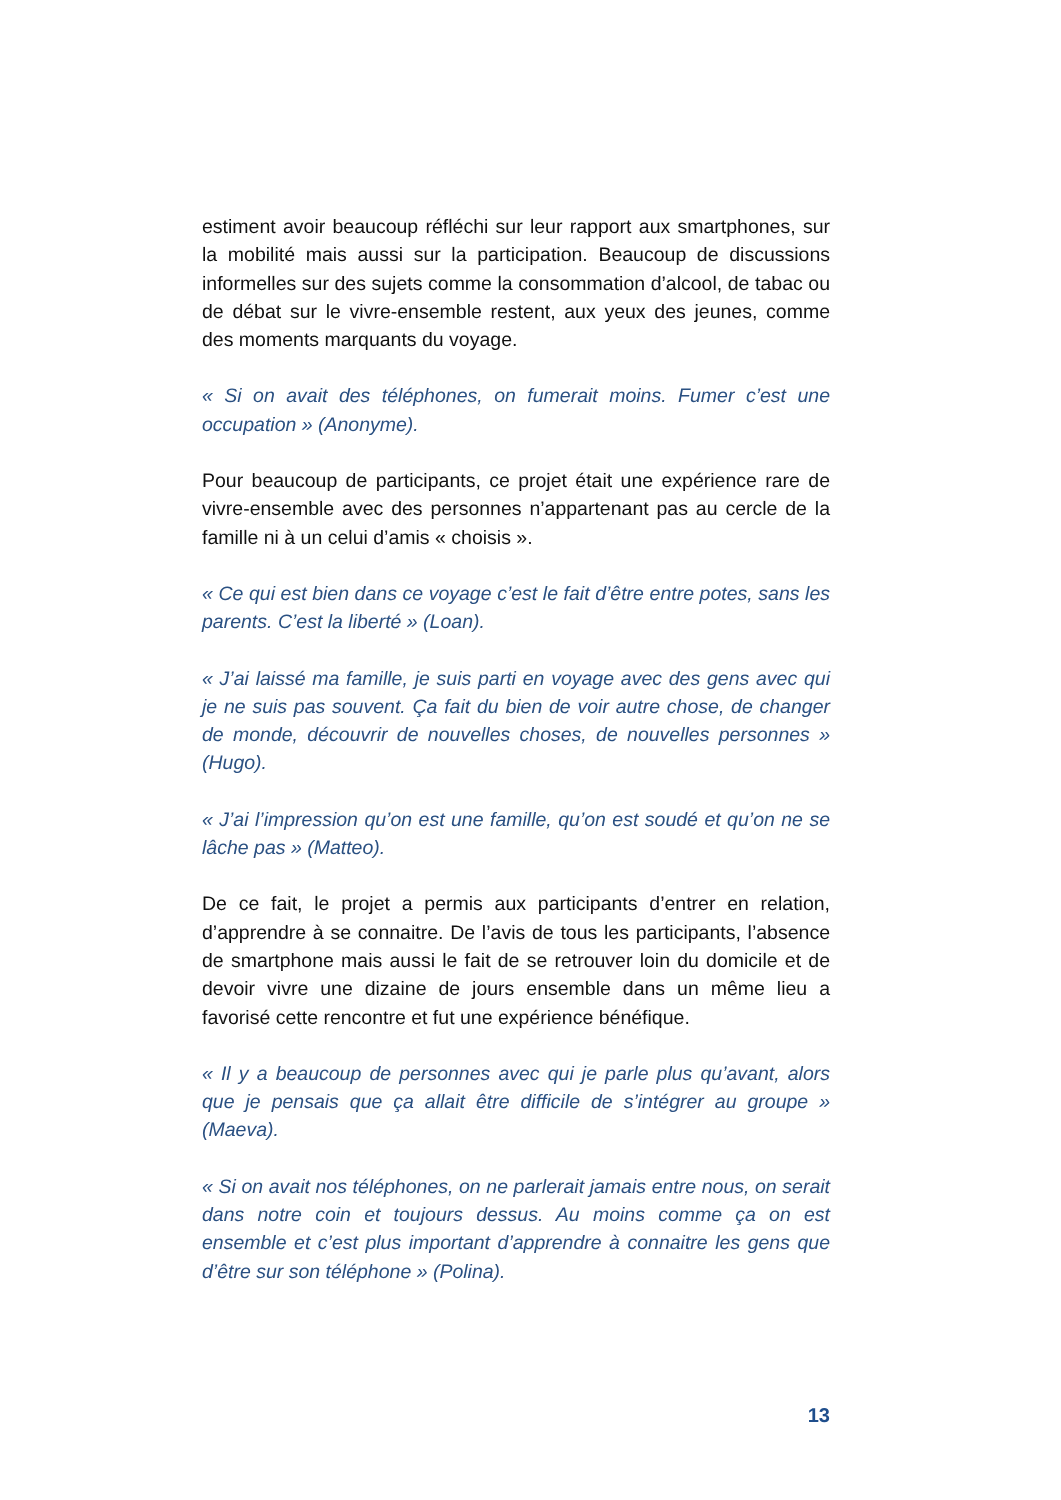estiment avoir beaucoup réfléchi sur leur rapport aux smartphones, sur la mobilité mais aussi sur la participation. Beaucoup de discussions informelles sur des sujets comme la consommation d’alcool, de tabac ou de débat sur le vivre-ensemble restent, aux yeux des jeunes, comme des moments marquants du voyage.
« Si on avait des téléphones, on fumerait moins. Fumer c’est une occupation » (Anonyme).
Pour beaucoup de participants, ce projet était une expérience rare de vivre-ensemble avec des personnes n’appartenant pas au cercle de la famille ni à un celui d’amis « choisis ».
« Ce qui est bien dans ce voyage c’est le fait d’être entre potes, sans les parents. C’est la liberté » (Loan).
« J’ai laissé ma famille, je suis parti en voyage avec des gens avec qui je ne suis pas souvent. Ça fait du bien de voir autre chose, de changer de monde, découvrir de nouvelles choses, de nouvelles personnes » (Hugo).
« J’ai l’impression qu’on est une famille, qu’on est soudé et qu’on ne se lâche pas » (Matteo).
De ce fait, le projet a permis aux participants d’entrer en relation, d’apprendre à se connaitre. De l’avis de tous les participants, l’absence de smartphone mais aussi le fait de se retrouver loin du domicile et de devoir vivre une dizaine de jours ensemble dans un même lieu a favorisé cette rencontre et fut une expérience bénéfique.
« Il y a beaucoup de personnes avec qui je parle plus qu’avant, alors que je pensais que ça allait être difficile de s’intégrer au groupe » (Maeva).
« Si on avait nos téléphones, on ne parlerait jamais entre nous, on serait dans notre coin et toujours dessus. Au moins comme ça on est ensemble et c’est plus important d’apprendre à connaitre les gens que d’être sur son téléphone » (Polina).
13